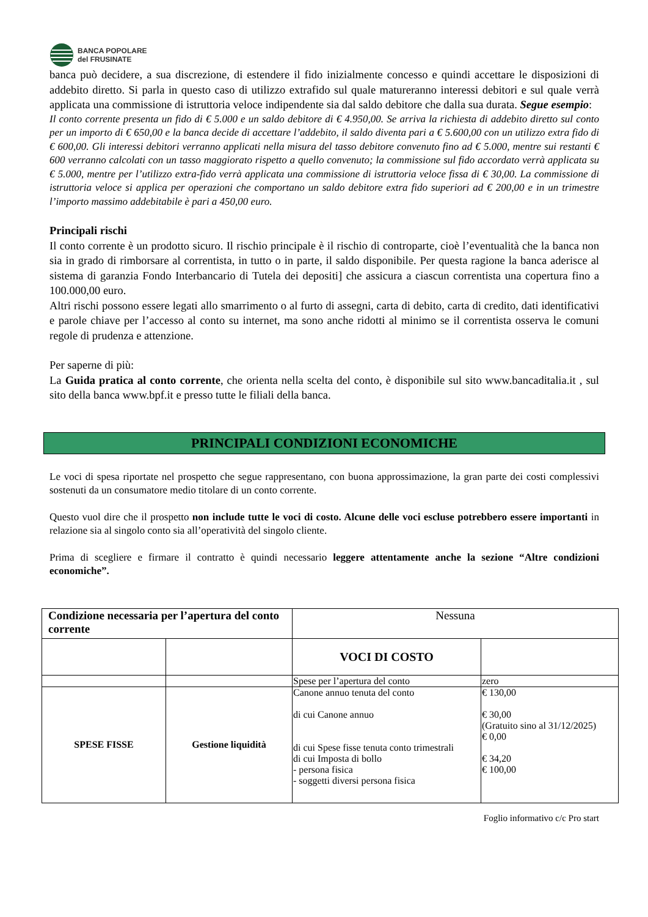BANCA POPOLARE
del FRUSINATE
banca può decidere, a sua discrezione, di estendere il fido inizialmente concesso e quindi accettare le disposizioni di addebito diretto. Si parla in questo caso di utilizzo extrafido sul quale matureranno interessi debitori e sul quale verrà applicata una commissione di istruttoria veloce indipendente sia dal saldo debitore che dalla sua durata. Segue esempio:
Il conto corrente presenta un fido di € 5.000 e un saldo debitore di € 4.950,00. Se arriva la richiesta di addebito diretto sul conto per un importo di € 650,00 e la banca decide di accettare l’addebito, il saldo diventa pari a € 5.600,00 con un utilizzo extra fido di € 600,00. Gli interessi debitori verranno applicati nella misura del tasso debitore convenuto fino ad € 5.000, mentre sui restanti € 600 verranno calcolati con un tasso maggiorato rispetto a quello convenuto; la commissione sul fido accordato verrà applicata su € 5.000, mentre per l’utilizzo extra-fido verrà applicata una commissione di istruttoria veloce fissa di € 30,00. La commissione di istruttoria veloce si applica per operazioni che comportano un saldo debitore extra fido superiori ad € 200,00 e in un trimestre l’importo massimo addebitabile è pari a 450,00 euro.
Principali rischi
Il conto corrente è un prodotto sicuro. Il rischio principale è il rischio di controparte, cioè l’eventualità che la banca non sia in grado di rimborsare al correntista, in tutto o in parte, il saldo disponibile. Per questa ragione la banca aderisce al sistema di garanzia Fondo Interbancario di Tutela dei depositi] che assicura a ciascun correntista una copertura fino a 100.000,00 euro.
Altri rischi possono essere legati allo smarrimento o al furto di assegni, carta di debito, carta di credito, dati identificativi e parole chiave per l’accesso al conto su internet, ma sono anche ridotti al minimo se il correntista osserva le comuni regole di prudenza e attenzione.
Per saperne di più:
La Guida pratica al conto corrente, che orienta nella scelta del conto, è disponibile sul sito www.bancaditalia.it , sul sito della banca www.bpf.it e presso tutte le filiali della banca.
PRINCIPALI CONDIZIONI ECONOMICHE
Le voci di spesa riportate nel prospetto che segue rappresentano, con buona approssimazione, la gran parte dei costi complessivi sostenuti da un consumatore medio titolare di un conto corrente.
Questo vuol dire che il prospetto non include tutte le voci di costo. Alcune delle voci escluse potrebbero essere importanti in relazione sia al singolo conto sia all’operatività del singolo cliente.
Prima di scegliere e firmare il contratto è quindi necessario leggere attentamente anche la sezione “Altre condizioni economiche”.
| Condizione necessaria per l’apertura del conto corrente | | Nessuna | |
| | | VOCI DI COSTO | |
| | | Spese per l’apertura del conto | zero |
| SPESE FISSE | Gestione liquidità | Canone annuo tenuta del conto di cui Canone annuo di cui Spese fisse tenuta conto trimestrali di cui Imposta di bollo - persona fisica - soggetti diversi persona fisica | € 130,00 € 30,00 (Gratuito sino al 31/12/2025) € 0,00 € 34,20 € 100,00 |
Foglio informativo c/c Pro start